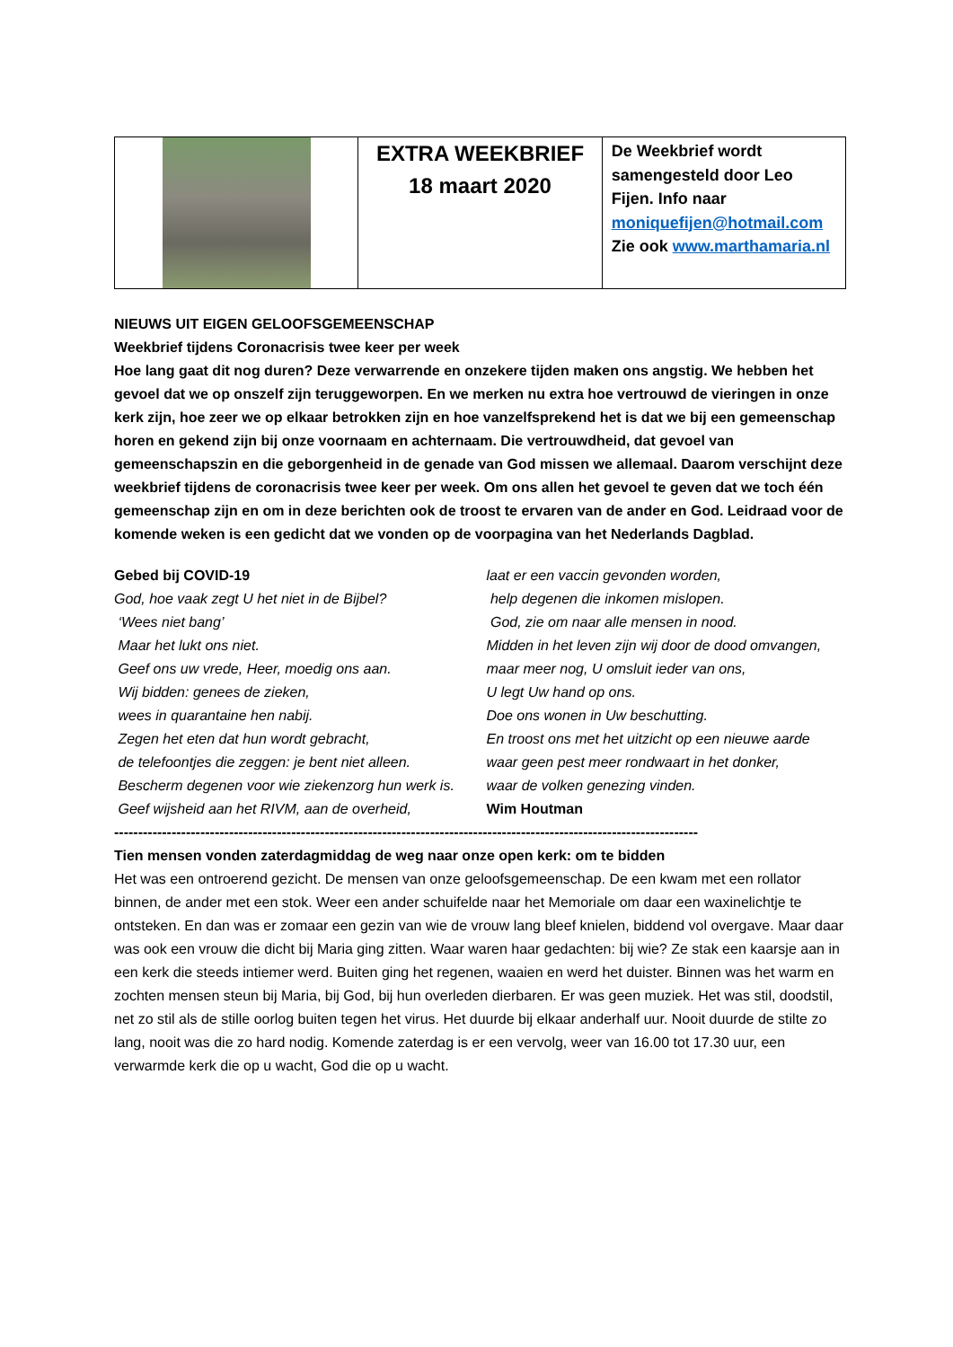| | EXTRA WEEKBRIEF 18 maart 2020 | De Weekbrief wordt samengesteld door Leo Fijen. Info naar moniquefijen@hotmail.com Zie ook www.marthamaria.nl |
NIEUWS UIT EIGEN GELOOFSGEMEENSCHAP
Weekbrief tijdens Coronacrisis twee keer per week
Hoe lang gaat dit nog duren? Deze verwarrende en onzekere tijden maken ons angstig. We hebben het gevoel dat we op onszelf zijn teruggeworpen. En we merken nu extra hoe vertrouwd de vieringen in onze kerk zijn, hoe zeer we op elkaar betrokken zijn en hoe vanzelfsprekend het is dat we bij een gemeenschap horen en gekend zijn bij onze voornaam en achternaam. Die vertrouwdheid, dat gevoel van gemeenschapszin en die geborgenheid in de genade van God missen we allemaal. Daarom verschijnt deze weekbrief tijdens de coronacrisis twee keer per week. Om ons allen het gevoel te geven dat we toch één gemeenschap zijn en om in deze berichten ook de troost te ervaren van de ander en God. Leidraad voor de komende weken is een gedicht dat we vonden op de voorpagina van het Nederlands Dagblad.
Gebed bij COVID-19
God, hoe vaak zegt U het niet in de Bijbel?
‘Wees niet bang’
Maar het lukt ons niet.
Geef ons uw vrede, Heer, moedig ons aan.
Wij bidden: genees de zieken,
wees in quarantaine hen nabij.
Zegen het eten dat hun wordt gebracht,
de telefoontjes die zeggen: je bent niet alleen.
Bescherm degenen voor wie ziekenzorg hun werk is.
Geef wijsheid aan het RIVM, aan de overheid,
laat er een vaccin gevonden worden,
help degenen die inkomen mislopen.
God, zie om naar alle mensen in nood.
Midden in het leven zijn wij door de dood omvangen,
maar meer nog, U omsluit ieder van ons,
U legt Uw hand op ons.
Doe ons wonen in Uw beschutting.
En troost ons met het uitzicht op een nieuwe aarde
waar geen pest meer rondwaart in het donker,
waar de volken genezing vinden.
Wim Houtman
--------------------------------------------------------------------------------------------------------------------------
Tien mensen vonden zaterdagmiddag de weg naar onze open kerk: om te bidden
Het was een ontroerend gezicht. De mensen van onze geloofsgemeenschap. De een kwam met een rollator binnen, de ander met een stok. Weer een ander schuifelde naar het Memoriale om daar een waxinelichtje te ontsteken. En dan was er zomaar een gezin van wie de vrouw lang bleef knielen, biddend vol overgave. Maar daar was ook een vrouw die dicht bij Maria ging zitten. Waar waren haar gedachten: bij wie? Ze stak een kaarsje aan in een kerk die steeds intiemer werd. Buiten ging het regenen, waaien en werd het duister. Binnen was het warm en zochten mensen steun bij Maria, bij God, bij hun overleden dierbaren. Er was geen muziek. Het was stil, doodstil, net zo stil als de stille oorlog buiten tegen het virus. Het duurde bij elkaar anderhalf uur. Nooit duurde de stilte zo lang, nooit was die zo hard nodig. Komende zaterdag is er een vervolg, weer van 16.00 tot 17.30 uur, een verwarmde kerk die op u wacht, God die op u wacht.